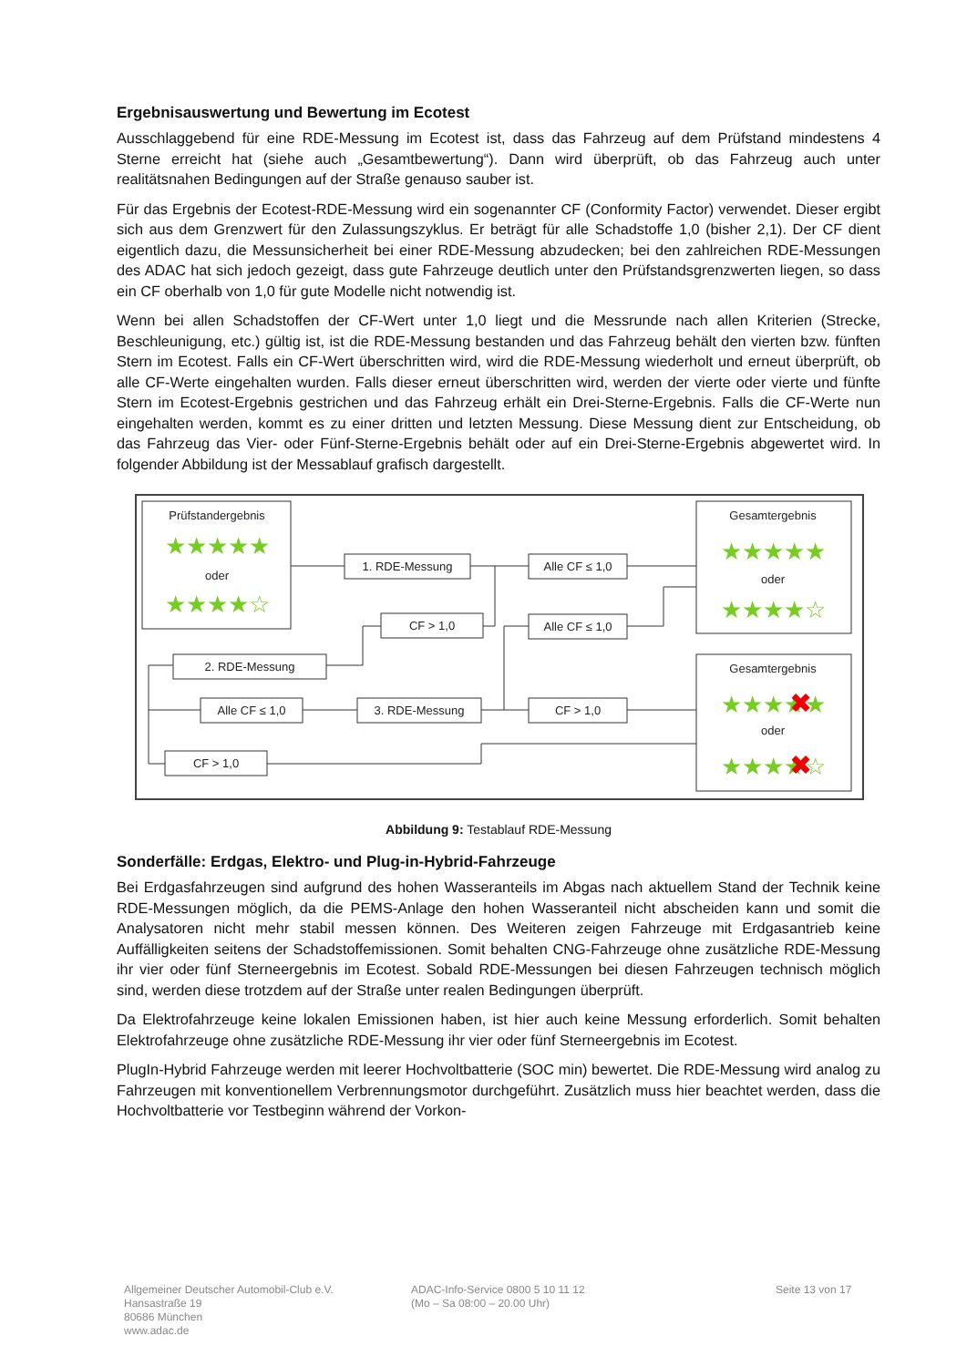Ergebnisauswertung und Bewertung im Ecotest
Ausschlaggebend für eine RDE-Messung im Ecotest ist, dass das Fahrzeug auf dem Prüfstand mindestens 4 Sterne erreicht hat (siehe auch „Gesamtbewertung“). Dann wird überprüft, ob das Fahrzeug auch unter realitätsnahen Bedingungen auf der Straße genauso sauber ist.
Für das Ergebnis der Ecotest-RDE-Messung wird ein sogenannter CF (Conformity Factor) verwendet. Dieser ergibt sich aus dem Grenzwert für den Zulassungszyklus. Er beträgt für alle Schadstoffe 1,0 (bisher 2,1). Der CF dient eigentlich dazu, die Messunsicherheit bei einer RDE-Messung abzudecken; bei den zahlreichen RDE-Messungen des ADAC hat sich jedoch gezeigt, dass gute Fahrzeuge deutlich unter den Prüfstandsgrenzwerten liegen, so dass ein CF oberhalb von 1,0 für gute Modelle nicht notwendig ist.
Wenn bei allen Schadstoffen der CF-Wert unter 1,0 liegt und die Messrunde nach allen Kriterien (Strecke, Beschleunigung, etc.) gültig ist, ist die RDE-Messung bestanden und das Fahrzeug behält den vierten bzw. fünften Stern im Ecotest. Falls ein CF-Wert überschritten wird, wird die RDE-Messung wiederholt und erneut überprüft, ob alle CF-Werte eingehalten wurden. Falls dieser erneut überschritten wird, werden der vierte oder vierte und fünfte Stern im Ecotest-Ergebnis gestrichen und das Fahrzeug erhält ein Drei-Sterne-Ergebnis. Falls die CF-Werte nun eingehalten werden, kommt es zu einer dritten und letzten Messung. Diese Messung dient zur Entscheidung, ob das Fahrzeug das Vier- oder Fünf-Sterne-Ergebnis behält oder auf ein Drei-Sterne-Ergebnis abgewertet wird. In folgender Abbildung ist der Messablauf grafisch dargestellt.
Prüfstandergebnis
★★★★★
oder
★★★★☆
Gesamtergebnis
★★★★★
oder
★★★★☆
Gesamtergebnis
★★★★★
✖
oder
★★★★☆
✖
1. RDE-Messung
Alle CF ≤ 1,0
CF > 1,0
Alle CF ≤ 1,0
2. RDE-Messung
Alle CF ≤ 1,0
3. RDE-Messung
CF > 1,0
CF > 1,0
Abbildung 9: Testablauf RDE-Messung
Sonderfälle: Erdgas, Elektro- und Plug-in-Hybrid-Fahrzeuge
Bei Erdgasfahrzeugen sind aufgrund des hohen Wasseranteils im Abgas nach aktuellem Stand der Technik keine RDE-Messungen möglich, da die PEMS-Anlage den hohen Wasseranteil nicht abscheiden kann und somit die Analysatoren nicht mehr stabil messen können. Des Weiteren zeigen Fahrzeuge mit Erdgasantrieb keine Auffälligkeiten seitens der Schadstoffemissionen. Somit behalten CNG-Fahrzeuge ohne zusätzliche RDE-Messung ihr vier oder fünf Sterneergebnis im Ecotest. Sobald RDE-Messungen bei diesen Fahrzeugen technisch möglich sind, werden diese trotzdem auf der Straße unter realen Bedingungen überprüft.
Da Elektrofahrzeuge keine lokalen Emissionen haben, ist hier auch keine Messung erforderlich. Somit behalten Elektrofahrzeuge ohne zusätzliche RDE-Messung ihr vier oder fünf Sterneergebnis im Ecotest.
PlugIn-Hybrid Fahrzeuge werden mit leerer Hochvoltbatterie (SOC min) bewertet. Die RDE-Messung wird analog zu Fahrzeugen mit konventionellem Verbrennungsmotor durchgeführt. Zusätzlich muss hier beachtet werden, dass die Hochvoltbatterie vor Testbeginn während der Vorkon-
Allgemeiner Deutscher Automobil-Club e.V.
Hansastraße 19
80686 München
www.adac.de
ADAC-Info-Service 0800 5 10 11 12
(Mo – Sa 08:00 – 20.00 Uhr)
Seite 13 von 17